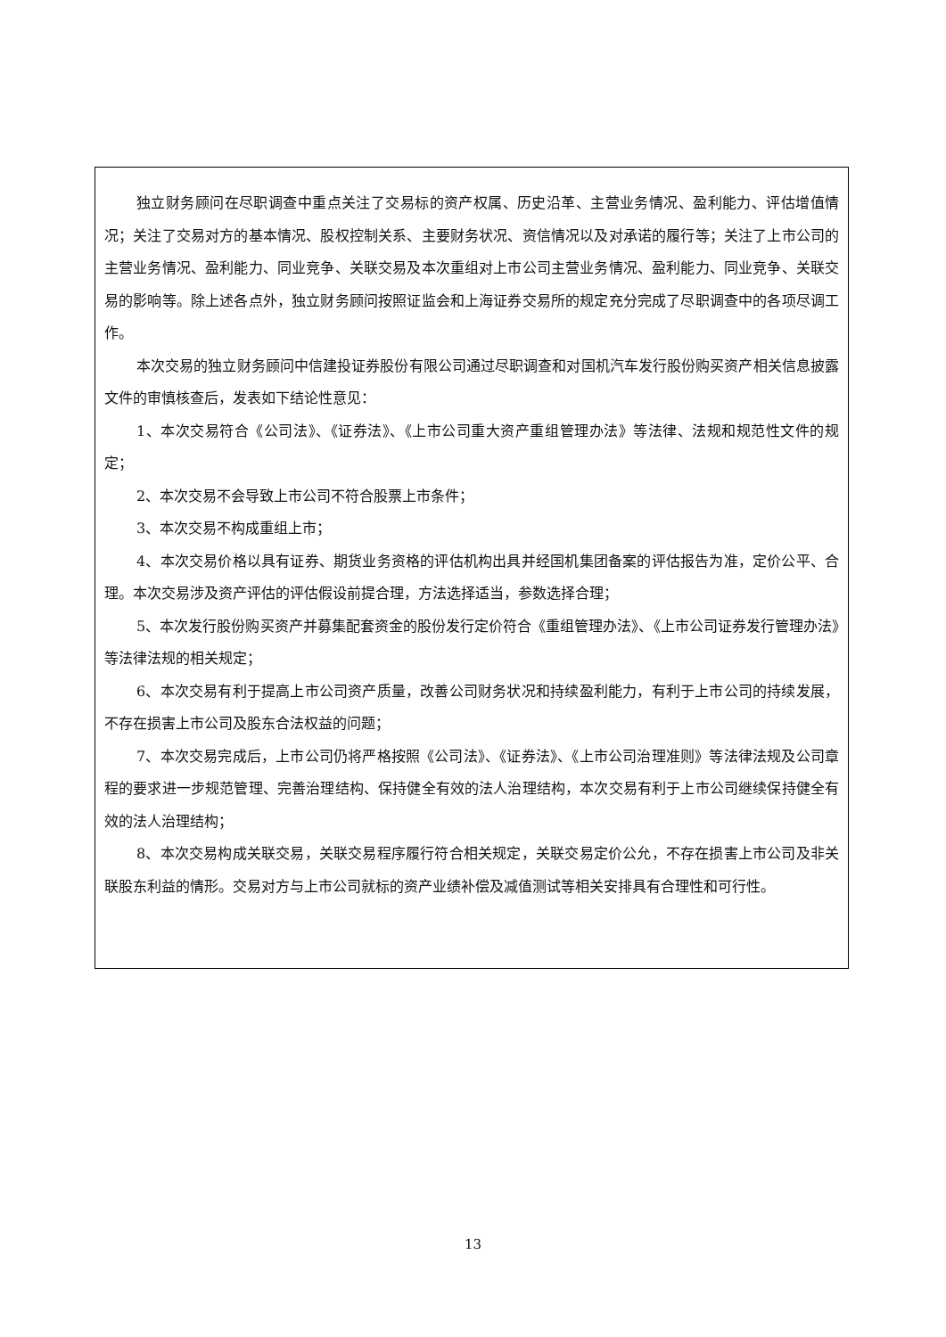独立财务顾问在尽职调查中重点关注了交易标的资产权属、历史沿革、主营业务情况、盈利能力、评估增值情况；关注了交易对方的基本情况、股权控制关系、主要财务状况、资信情况以及对承诺的履行等；关注了上市公司的主营业务情况、盈利能力、同业竞争、关联交易及本次重组对上市公司主营业务情况、盈利能力、同业竞争、关联交易的影响等。除上述各点外，独立财务顾问按照证监会和上海证券交易所的规定充分完成了尽职调查中的各项尽调工作。
本次交易的独立财务顾问中信建投证券股份有限公司通过尽职调查和对国机汽车发行股份购买资产相关信息披露文件的审慎核查后，发表如下结论性意见：
1、本次交易符合《公司法》、《证券法》、《上市公司重大资产重组管理办法》等法律、法规和规范性文件的规定；
2、本次交易不会导致上市公司不符合股票上市条件；
3、本次交易不构成重组上市；
4、本次交易价格以具有证券、期货业务资格的评估机构出具并经国机集团备案的评估报告为准，定价公平、合理。本次交易涉及资产评估的评估假设前提合理，方法选择适当，参数选择合理；
5、本次发行股份购买资产并募集配套资金的股份发行定价符合《重组管理办法》、《上市公司证券发行管理办法》等法律法规的相关规定；
6、本次交易有利于提高上市公司资产质量，改善公司财务状况和持续盈利能力，有利于上市公司的持续发展，不存在损害上市公司及股东合法权益的问题；
7、本次交易完成后，上市公司仍将严格按照《公司法》、《证券法》、《上市公司治理准则》等法律法规及公司章程的要求进一步规范管理、完善治理结构、保持健全有效的法人治理结构，本次交易有利于上市公司继续保持健全有效的法人治理结构；
8、本次交易构成关联交易，关联交易程序履行符合相关规定，关联交易定价公允，不存在损害上市公司及非关联股东利益的情形。交易对方与上市公司就标的资产业绩补偿及减值测试等相关安排具有合理性和可行性。
13